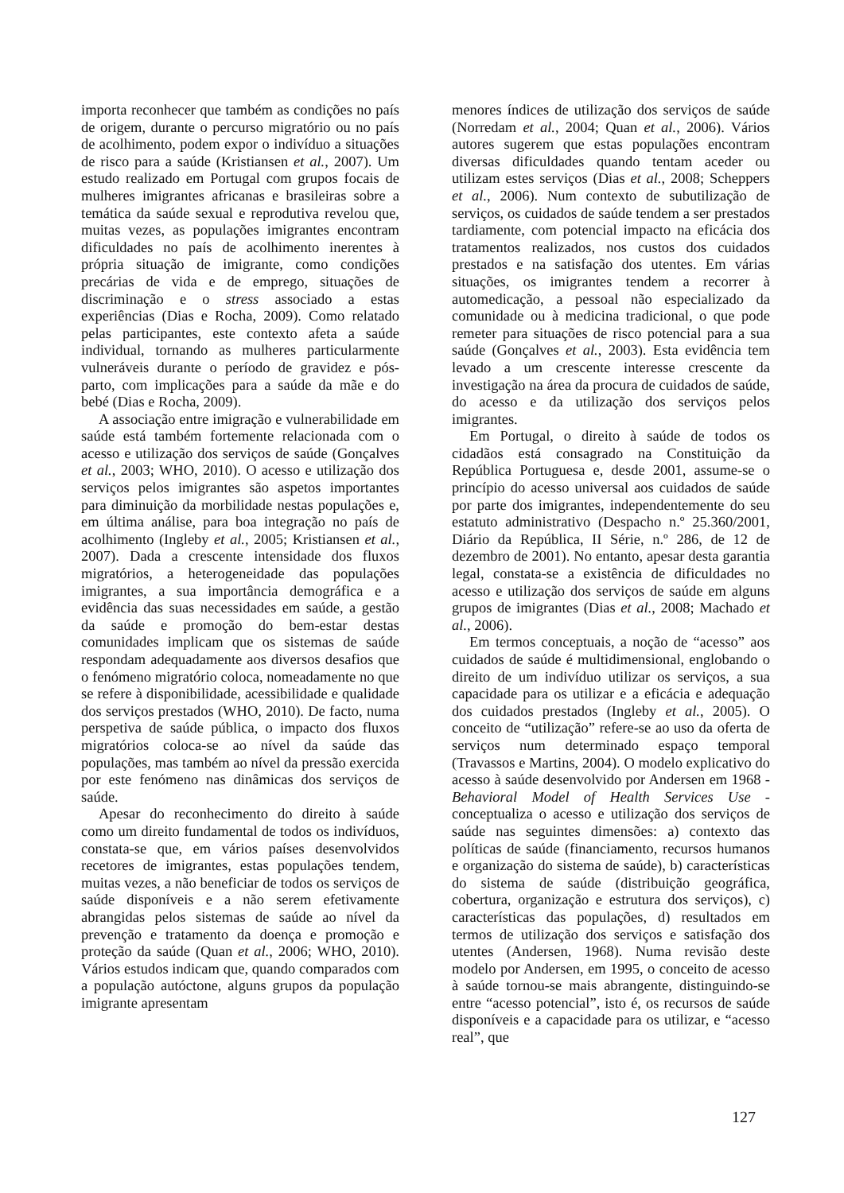importa reconhecer que também as condições no país de origem, durante o percurso migratório ou no país de acolhimento, podem expor o indivíduo a situações de risco para a saúde (Kristiansen et al., 2007). Um estudo realizado em Portugal com grupos focais de mulheres imigrantes africanas e brasileiras sobre a temática da saúde sexual e reprodutiva revelou que, muitas vezes, as populações imigrantes encontram dificuldades no país de acolhimento inerentes à própria situação de imigrante, como condições precárias de vida e de emprego, situações de discriminação e o stress associado a estas experiências (Dias e Rocha, 2009). Como relatado pelas participantes, este contexto afeta a saúde individual, tornando as mulheres particularmente vulneráveis durante o período de gravidez e pós-parto, com implicações para a saúde da mãe e do bebé (Dias e Rocha, 2009).
A associação entre imigração e vulnerabilidade em saúde está também fortemente relacionada com o acesso e utilização dos serviços de saúde (Gonçalves et al., 2003; WHO, 2010). O acesso e utilização dos serviços pelos imigrantes são aspetos importantes para diminuição da morbilidade nestas populações e, em última análise, para boa integração no país de acolhimento (Ingleby et al., 2005; Kristiansen et al., 2007). Dada a crescente intensidade dos fluxos migratórios, a heterogeneidade das populações imigrantes, a sua importância demográfica e a evidência das suas necessidades em saúde, a gestão da saúde e promoção do bem-estar destas comunidades implicam que os sistemas de saúde respondam adequadamente aos diversos desafios que o fenómeno migratório coloca, nomeadamente no que se refere à disponibilidade, acessibilidade e qualidade dos serviços prestados (WHO, 2010). De facto, numa perspetiva de saúde pública, o impacto dos fluxos migratórios coloca-se ao nível da saúde das populações, mas também ao nível da pressão exercida por este fenómeno nas dinâmicas dos serviços de saúde.
Apesar do reconhecimento do direito à saúde como um direito fundamental de todos os indivíduos, constata-se que, em vários países desenvolvidos recetores de imigrantes, estas populações tendem, muitas vezes, a não beneficiar de todos os serviços de saúde disponíveis e a não serem efetivamente abrangidas pelos sistemas de saúde ao nível da prevenção e tratamento da doença e promoção e proteção da saúde (Quan et al., 2006; WHO, 2010). Vários estudos indicam que, quando comparados com a população autóctone, alguns grupos da população imigrante apresentam
menores índices de utilização dos serviços de saúde (Norredam et al., 2004; Quan et al., 2006). Vários autores sugerem que estas populações encontram diversas dificuldades quando tentam aceder ou utilizam estes serviços (Dias et al., 2008; Scheppers et al., 2006). Num contexto de subutilização de serviços, os cuidados de saúde tendem a ser prestados tardiamente, com potencial impacto na eficácia dos tratamentos realizados, nos custos dos cuidados prestados e na satisfação dos utentes. Em várias situações, os imigrantes tendem a recorrer à automedicação, a pessoal não especializado da comunidade ou à medicina tradicional, o que pode remeter para situações de risco potencial para a sua saúde (Gonçalves et al., 2003). Esta evidência tem levado a um crescente interesse crescente da investigação na área da procura de cuidados de saúde, do acesso e da utilização dos serviços pelos imigrantes.
Em Portugal, o direito à saúde de todos os cidadãos está consagrado na Constituição da República Portuguesa e, desde 2001, assume-se o princípio do acesso universal aos cuidados de saúde por parte dos imigrantes, independentemente do seu estatuto administrativo (Despacho n.º 25.360/2001, Diário da República, II Série, n.º 286, de 12 de dezembro de 2001). No entanto, apesar desta garantia legal, constata-se a existência de dificuldades no acesso e utilização dos serviços de saúde em alguns grupos de imigrantes (Dias et al., 2008; Machado et al., 2006).
Em termos conceptuais, a noção de “acesso” aos cuidados de saúde é multidimensional, englobando o direito de um indivíduo utilizar os serviços, a sua capacidade para os utilizar e a eficácia e adequação dos cuidados prestados (Ingleby et al., 2005). O conceito de “utilização” refere-se ao uso da oferta de serviços num determinado espaço temporal (Travassos e Martins, 2004). O modelo explicativo do acesso à saúde desenvolvido por Andersen em 1968 - Behavioral Model of Health Services Use - conceptualiza o acesso e utilização dos serviços de saúde nas seguintes dimensões: a) contexto das políticas de saúde (financiamento, recursos humanos e organização do sistema de saúde), b) características do sistema de saúde (distribuição geográfica, cobertura, organização e estrutura dos serviços), c) características das populações, d) resultados em termos de utilização dos serviços e satisfação dos utentes (Andersen, 1968). Numa revisão deste modelo por Andersen, em 1995, o conceito de acesso à saúde tornou-se mais abrangente, distinguindo-se entre “acesso potencial”, isto é, os recursos de saúde disponíveis e a capacidade para os utilizar, e “acesso real”, que
127